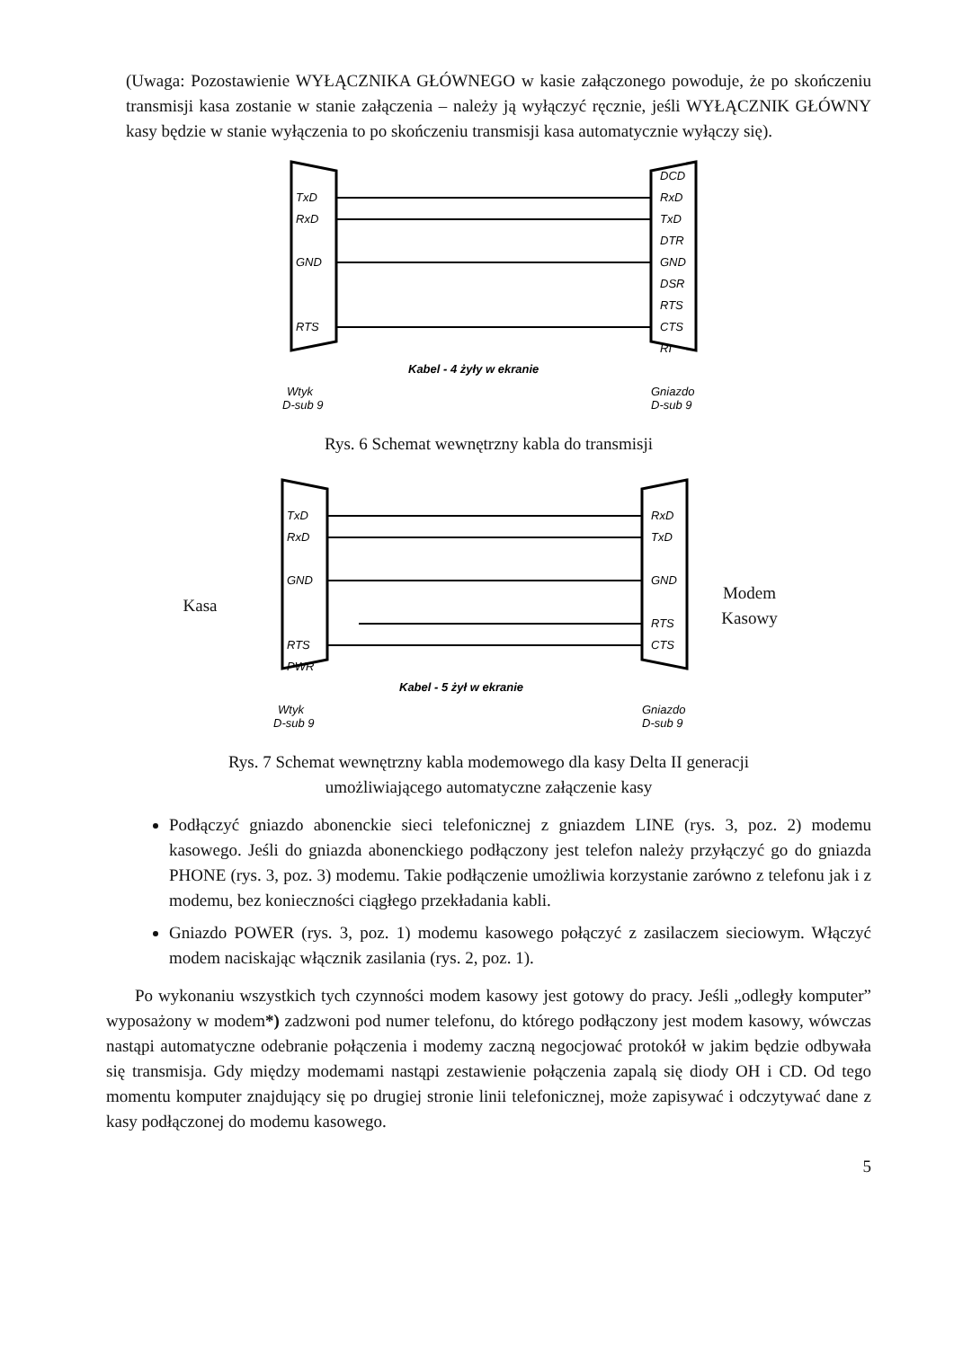(Uwaga: Pozostawienie WYŁĄCZNIKA GŁÓWNEGO w kasie załączonego powoduje, że po skończeniu transmisji kasa zostanie w stanie załączenia – należy ją wyłączyć ręcznie, jeśli WYŁĄCZNIK GŁÓWNY kasy będzie w stanie wyłączenia to po skończeniu transmisji kasa automatycznie wyłączy się).
TxD
RxD
GND
RTS
DCD
RxD
TxD
DTR
GND
DSR
RTS
CTS
RI
Kabel - 4 żyły w ekranie
Wtyk
D-sub 9
Gniazdo
D-sub 9
Rys. 6 Schemat wewnętrzny kabla do transmisji
Kasa
TxD
RxD
GND
RTS
PWR
RxD
TxD
GND
RTS
CTS
Kabel - 5 żył w ekranie
Wtyk
D-sub 9
Gniazdo
D-sub 9
Modem Kasowy
Rys. 7 Schemat wewnętrzny kabla modemowego dla kasy Delta II generacji
umożliwiającego automatyczne załączenie kasy
Podłączyć gniazdo abonenckie sieci telefonicznej z gniazdem LINE (rys. 3, poz. 2) modemu kasowego. Jeśli do gniazda abonenckiego podłączony jest telefon należy przyłączyć go do gniazda PHONE (rys. 3, poz. 3) modemu. Takie podłączenie umożliwia korzystanie zarówno z telefonu jak i z modemu, bez konieczności ciągłego przekładania kabli.
Gniazdo POWER (rys. 3, poz. 1) modemu kasowego połączyć z zasilaczem sieciowym. Włączyć modem naciskając włącznik zasilania (rys. 2, poz. 1).
Po wykonaniu wszystkich tych czynności modem kasowy jest gotowy do pracy. Jeśli „odległy komputer” wyposażony w modem*) zadzwoni pod numer telefonu, do którego podłączony jest modem kasowy, wówczas nastąpi automatyczne odebranie połączenia i modemy zaczną negocjować protokół w jakim będzie odbywała się transmisja. Gdy między modemami nastąpi zestawienie połączenia zapalą się diody OH i CD. Od tego momentu komputer znajdujący się po drugiej stronie linii telefonicznej, może zapisywać i odczytywać dane z kasy podłączonej do modemu kasowego.
5